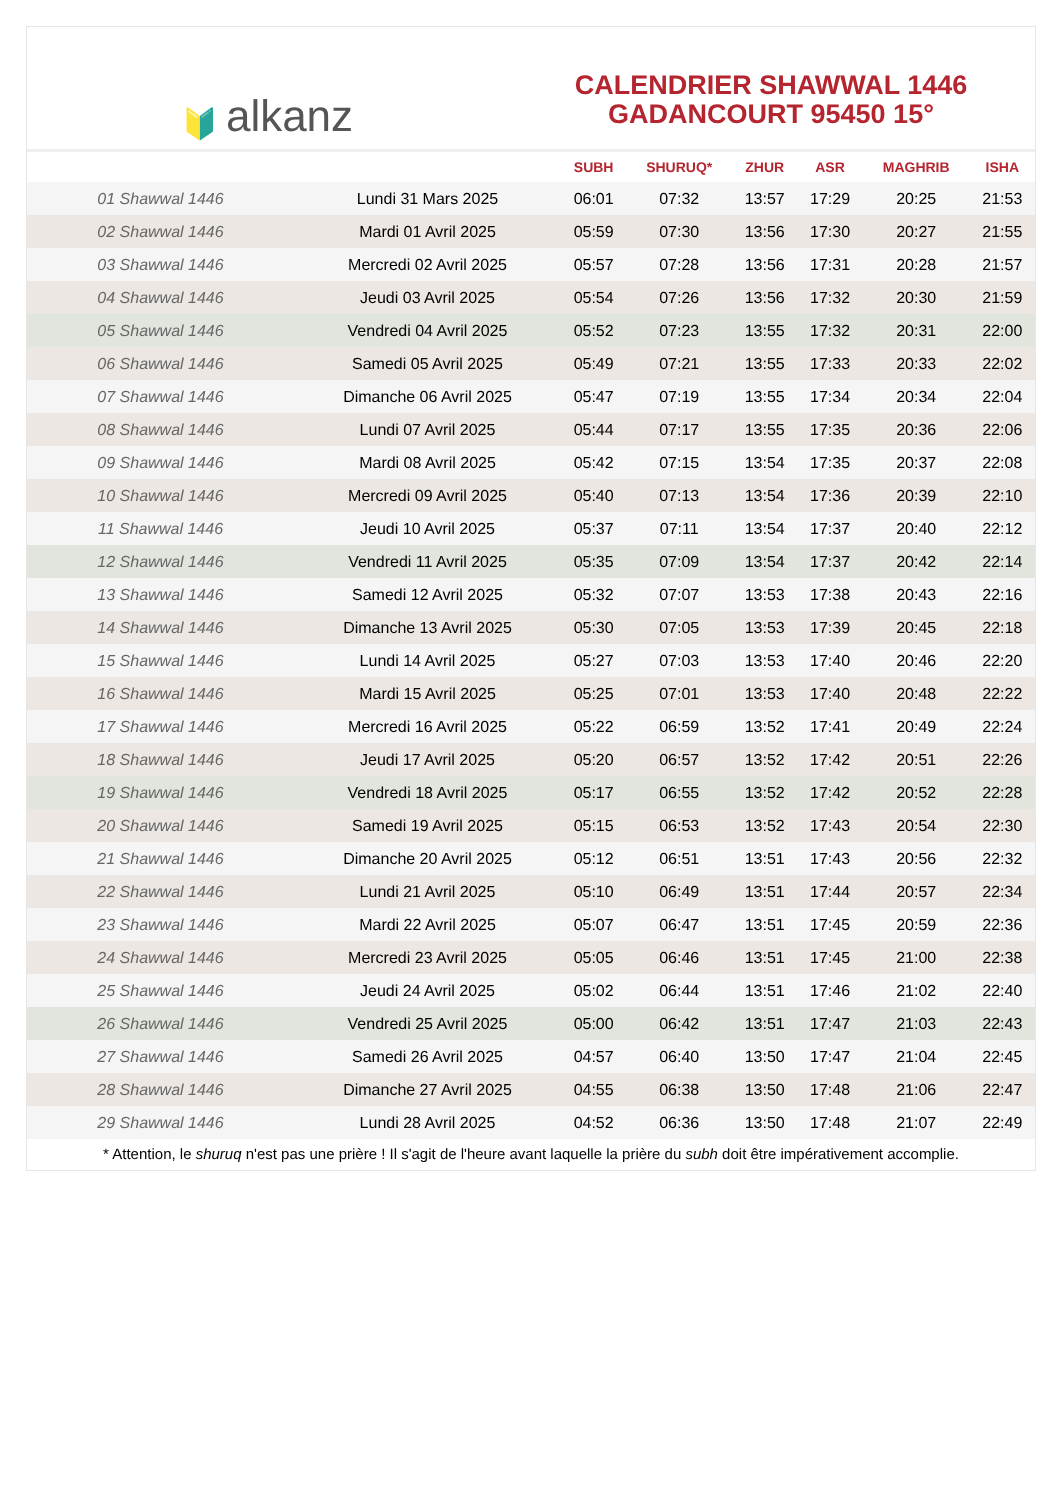🔰 alkanz
CALENDRIER SHAWWAL 1446
GADANCOURT 95450 15°
| | | SUBH | SHURUQ* | ZHUR | ASR | MAGHRIB | ISHA |
| --- | --- | --- | --- | --- | --- | --- | --- |
| 01 Shawwal 1446 | Lundi 31 Mars 2025 | 06:01 | 07:32 | 13:57 | 17:29 | 20:25 | 21:53 |
| 02 Shawwal 1446 | Mardi 01 Avril 2025 | 05:59 | 07:30 | 13:56 | 17:30 | 20:27 | 21:55 |
| 03 Shawwal 1446 | Mercredi 02 Avril 2025 | 05:57 | 07:28 | 13:56 | 17:31 | 20:28 | 21:57 |
| 04 Shawwal 1446 | Jeudi 03 Avril 2025 | 05:54 | 07:26 | 13:56 | 17:32 | 20:30 | 21:59 |
| 05 Shawwal 1446 | Vendredi 04 Avril 2025 | 05:52 | 07:23 | 13:55 | 17:32 | 20:31 | 22:00 |
| 06 Shawwal 1446 | Samedi 05 Avril 2025 | 05:49 | 07:21 | 13:55 | 17:33 | 20:33 | 22:02 |
| 07 Shawwal 1446 | Dimanche 06 Avril 2025 | 05:47 | 07:19 | 13:55 | 17:34 | 20:34 | 22:04 |
| 08 Shawwal 1446 | Lundi 07 Avril 2025 | 05:44 | 07:17 | 13:55 | 17:35 | 20:36 | 22:06 |
| 09 Shawwal 1446 | Mardi 08 Avril 2025 | 05:42 | 07:15 | 13:54 | 17:35 | 20:37 | 22:08 |
| 10 Shawwal 1446 | Mercredi 09 Avril 2025 | 05:40 | 07:13 | 13:54 | 17:36 | 20:39 | 22:10 |
| 11 Shawwal 1446 | Jeudi 10 Avril 2025 | 05:37 | 07:11 | 13:54 | 17:37 | 20:40 | 22:12 |
| 12 Shawwal 1446 | Vendredi 11 Avril 2025 | 05:35 | 07:09 | 13:54 | 17:37 | 20:42 | 22:14 |
| 13 Shawwal 1446 | Samedi 12 Avril 2025 | 05:32 | 07:07 | 13:53 | 17:38 | 20:43 | 22:16 |
| 14 Shawwal 1446 | Dimanche 13 Avril 2025 | 05:30 | 07:05 | 13:53 | 17:39 | 20:45 | 22:18 |
| 15 Shawwal 1446 | Lundi 14 Avril 2025 | 05:27 | 07:03 | 13:53 | 17:40 | 20:46 | 22:20 |
| 16 Shawwal 1446 | Mardi 15 Avril 2025 | 05:25 | 07:01 | 13:53 | 17:40 | 20:48 | 22:22 |
| 17 Shawwal 1446 | Mercredi 16 Avril 2025 | 05:22 | 06:59 | 13:52 | 17:41 | 20:49 | 22:24 |
| 18 Shawwal 1446 | Jeudi 17 Avril 2025 | 05:20 | 06:57 | 13:52 | 17:42 | 20:51 | 22:26 |
| 19 Shawwal 1446 | Vendredi 18 Avril 2025 | 05:17 | 06:55 | 13:52 | 17:42 | 20:52 | 22:28 |
| 20 Shawwal 1446 | Samedi 19 Avril 2025 | 05:15 | 06:53 | 13:52 | 17:43 | 20:54 | 22:30 |
| 21 Shawwal 1446 | Dimanche 20 Avril 2025 | 05:12 | 06:51 | 13:51 | 17:43 | 20:56 | 22:32 |
| 22 Shawwal 1446 | Lundi 21 Avril 2025 | 05:10 | 06:49 | 13:51 | 17:44 | 20:57 | 22:34 |
| 23 Shawwal 1446 | Mardi 22 Avril 2025 | 05:07 | 06:47 | 13:51 | 17:45 | 20:59 | 22:36 |
| 24 Shawwal 1446 | Mercredi 23 Avril 2025 | 05:05 | 06:46 | 13:51 | 17:45 | 21:00 | 22:38 |
| 25 Shawwal 1446 | Jeudi 24 Avril 2025 | 05:02 | 06:44 | 13:51 | 17:46 | 21:02 | 22:40 |
| 26 Shawwal 1446 | Vendredi 25 Avril 2025 | 05:00 | 06:42 | 13:51 | 17:47 | 21:03 | 22:43 |
| 27 Shawwal 1446 | Samedi 26 Avril 2025 | 04:57 | 06:40 | 13:50 | 17:47 | 21:04 | 22:45 |
| 28 Shawwal 1446 | Dimanche 27 Avril 2025 | 04:55 | 06:38 | 13:50 | 17:48 | 21:06 | 22:47 |
| 29 Shawwal 1446 | Lundi 28 Avril 2025 | 04:52 | 06:36 | 13:50 | 17:48 | 21:07 | 22:49 |
* Attention, le shuruq n'est pas une prière ! Il s'agit de l'heure avant laquelle la prière du subh doit être impérativement accomplie.